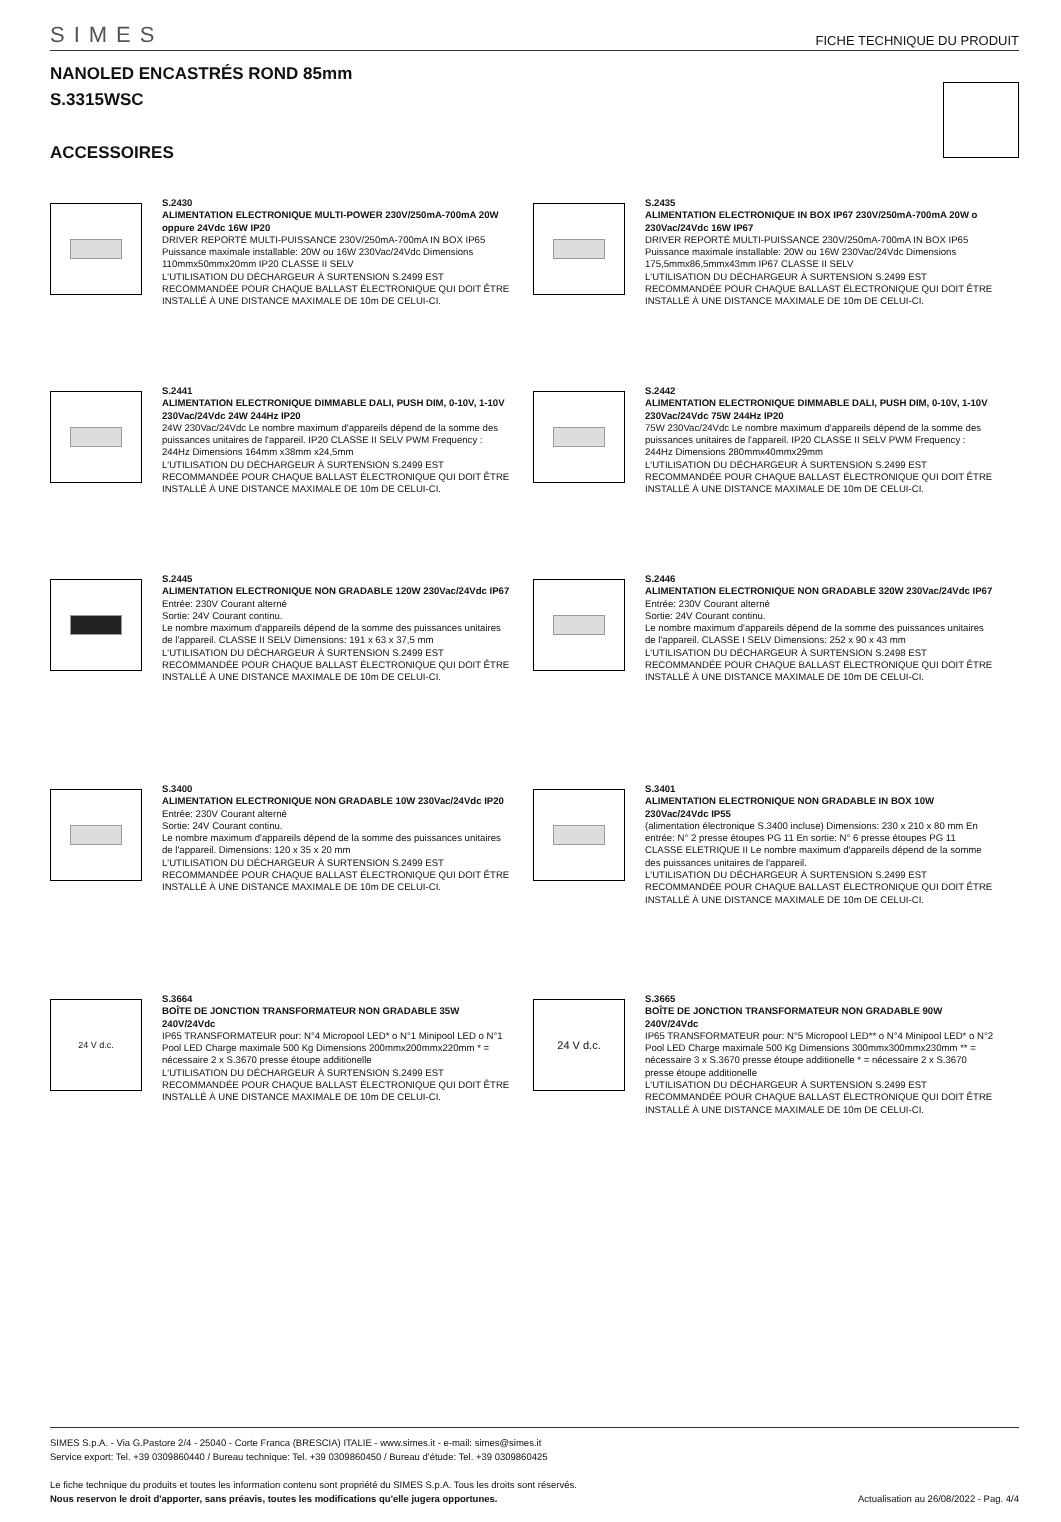SIMES FICHE TECHNIQUE DU PRODUIT
NANOLED ENCASTRÉS ROND 85mm
S.3315WSC
ACCESSOIRES
S.2430
ALIMENTATION ELECTRONIQUE MULTI-POWER 230V/250mA-700mA 20W oppure 24Vdc 16W IP20
DRIVER REPORTÉ MULTI-PUISSANCE 230V/250mA-700mA IN BOX IP65 Puissance maximale installable: 20W ou 16W 230Vac/24Vdc Dimensions 110mmx50mmx20mm IP20 CLASSE II SELV
L'UTILISATION DU DÉCHARGEUR À SURTENSION S.2499 EST RECOMMANDÉE POUR CHAQUE BALLAST ÉLECTRONIQUE QUI DOIT ÊTRE INSTALLÉ À UNE DISTANCE MAXIMALE DE 10m DE CELUI-CI.
S.2435
ALIMENTATION ELECTRONIQUE IN BOX IP67 230V/250mA-700mA 20W o 230Vac/24Vdc 16W IP67
DRIVER REPORTÉ MULTI-PUISSANCE 230V/250mA-700mA IN BOX IP65 Puissance maximale installable: 20W ou 16W 230Vac/24Vdc Dimensions 175,5mmx86,5mmx43mm IP67 CLASSE II SELV
L'UTILISATION DU DÉCHARGEUR À SURTENSION S.2499 EST RECOMMANDÉE POUR CHAQUE BALLAST ÉLECTRONIQUE QUI DOIT ÊTRE INSTALLÉ À UNE DISTANCE MAXIMALE DE 10m DE CELUI-CI.
S.2441
ALIMENTATION ELECTRONIQUE DIMMABLE DALI, PUSH DIM, 0-10V, 1-10V 230Vac/24Vdc 24W 244Hz IP20
24W 230Vac/24Vdc Le nombre maximum d'appareils dépend de la somme des puissances unitaires de l'appareil. IP20 CLASSE II SELV PWM Frequency : 244Hz Dimensions 164mm x38mm x24,5mm
L'UTILISATION DU DÉCHARGEUR À SURTENSION S.2499 EST RECOMMANDÉE POUR CHAQUE BALLAST ÉLECTRONIQUE QUI DOIT ÊTRE INSTALLÉ À UNE DISTANCE MAXIMALE DE 10m DE CELUI-CI.
S.2442
ALIMENTATION ELECTRONIQUE DIMMABLE DALI, PUSH DIM, 0-10V, 1-10V 230Vac/24Vdc 75W 244Hz IP20
75W 230Vac/24Vdc Le nombre maximum d'appareils dépend de la somme des puissances unitaires de l'appareil. IP20 CLASSE II SELV PWM Frequency : 244Hz Dimensions 280mmx40mmx29mm
L'UTILISATION DU DÉCHARGEUR À SURTENSION S.2499 EST RECOMMANDÉE POUR CHAQUE BALLAST ÉLECTRONIQUE QUI DOIT ÊTRE INSTALLÉ À UNE DISTANCE MAXIMALE DE 10m DE CELUI-CI.
S.2445
ALIMENTATION ELECTRONIQUE NON GRADABLE 120W 230Vac/24Vdc IP67
Entrée: 230V Courant alterné
Sortie: 24V Courant continu.
Le nombre maximum d'appareils dépend de la somme des puissances unitaires de l'appareil. CLASSE II SELV Dimensions: 191 x 63 x 37,5 mm
L'UTILISATION DU DÉCHARGEUR À SURTENSION S.2499 EST RECOMMANDÉE POUR CHAQUE BALLAST ÉLECTRONIQUE QUI DOIT ÊTRE INSTALLÉ À UNE DISTANCE MAXIMALE DE 10m DE CELUI-CI.
S.2446
ALIMENTATION ELECTRONIQUE NON GRADABLE 320W 230Vac/24Vdc IP67
Entrée: 230V Courant alterné
Sortie: 24V Courant continu.
Le nombre maximum d'appareils dépend de la somme des puissances unitaires de l'appareil. CLASSE I SELV Dimensions: 252 x 90 x 43 mm
L'UTILISATION DU DÉCHARGEUR À SURTENSION S.2498 EST RECOMMANDÉE POUR CHAQUE BALLAST ÉLECTRONIQUE QUI DOIT ÊTRE INSTALLÉ À UNE DISTANCE MAXIMALE DE 10m DE CELUI-CI.
S.3400
ALIMENTATION ELECTRONIQUE NON GRADABLE 10W 230Vac/24Vdc IP20
Entrée: 230V Courant alterné
Sortie: 24V Courant continu.
Le nombre maximum d'appareils dépend de la somme des puissances unitaires de l'appareil. Dimensions: 120 x 35 x 20 mm
L'UTILISATION DU DÉCHARGEUR À SURTENSION S.2499 EST RECOMMANDÉE POUR CHAQUE BALLAST ÉLECTRONIQUE QUI DOIT ÊTRE INSTALLÉ À UNE DISTANCE MAXIMALE DE 10m DE CELUI-CI.
S.3401
ALIMENTATION ELECTRONIQUE NON GRADABLE IN BOX 10W 230Vac/24Vdc IP55
(alimentation électronique S.3400 incluse) Dimensions: 230 x 210 x 80 mm En entrée: N° 2 presse étoupes PG 11 En sortie: N° 6 presse étoupes PG 11 CLASSE ELETRIQUE II Le nombre maximum d'appareils dépend de la somme des puissances unitaires de l'appareil.
L'UTILISATION DU DÉCHARGEUR À SURTENSION S.2499 EST RECOMMANDÉE POUR CHAQUE BALLAST ÉLECTRONIQUE QUI DOIT ÊTRE INSTALLÉ À UNE DISTANCE MAXIMALE DE 10m DE CELUI-CI.
24 V d.c.
S.3664
BOÎTE DE JONCTION TRANSFORMATEUR NON GRADABLE 35W 240V/24Vdc
IP65 TRANSFORMATEUR pour: N°4 Micropool LED* o N°1 Minipool LED o N°1 Pool LED Charge maximale 500 Kg Dimensions 200mmx200mmx220mm * = nécessaire 2 x S.3670 presse étoupe additionelle
L'UTILISATION DU DÉCHARGEUR À SURTENSION S.2499 EST RECOMMANDÉE POUR CHAQUE BALLAST ÉLECTRONIQUE QUI DOIT ÊTRE INSTALLÉ À UNE DISTANCE MAXIMALE DE 10m DE CELUI-CI.
24 V d.c.
S.3665
BOÎTE DE JONCTION TRANSFORMATEUR NON GRADABLE 90W 240V/24Vdc
IP65 TRANSFORMATEUR pour: N°5 Micropool LED** o N°4 Minipool LED* o N°2 Pool LED Charge maximale 500 Kg Dimensions 300mmx300mmx230mm ** = nécessaire 3 x S.3670 presse étoupe additionelle * = nécessaire 2 x S.3670 presse étoupe additionelle
L'UTILISATION DU DÉCHARGEUR À SURTENSION S.2499 EST RECOMMANDÉE POUR CHAQUE BALLAST ÉLECTRONIQUE QUI DOIT ÊTRE INSTALLÉ À UNE DISTANCE MAXIMALE DE 10m DE CELUI-CI.
SIMES S.p.A. - Via G.Pastore 2/4 - 25040 - Corte Franca (BRESCIA) ITALIE - www.simes.it - e-mail: simes@simes.it
Service export: Tel. +39 0309860440 / Bureau technique: Tel. +39 0309860450 / Bureau d'étude: Tel. +39 0309860425
Le fiche technique du produits et toutes les information contenu sont propriété du SIMES S.p.A. Tous les droits sont réservés.
Nous reservon le droit d'apporter, sans préavis, toutes les modifications qu'elle jugera opportunes. Actualisation au 26/08/2022 - Pag. 4/4